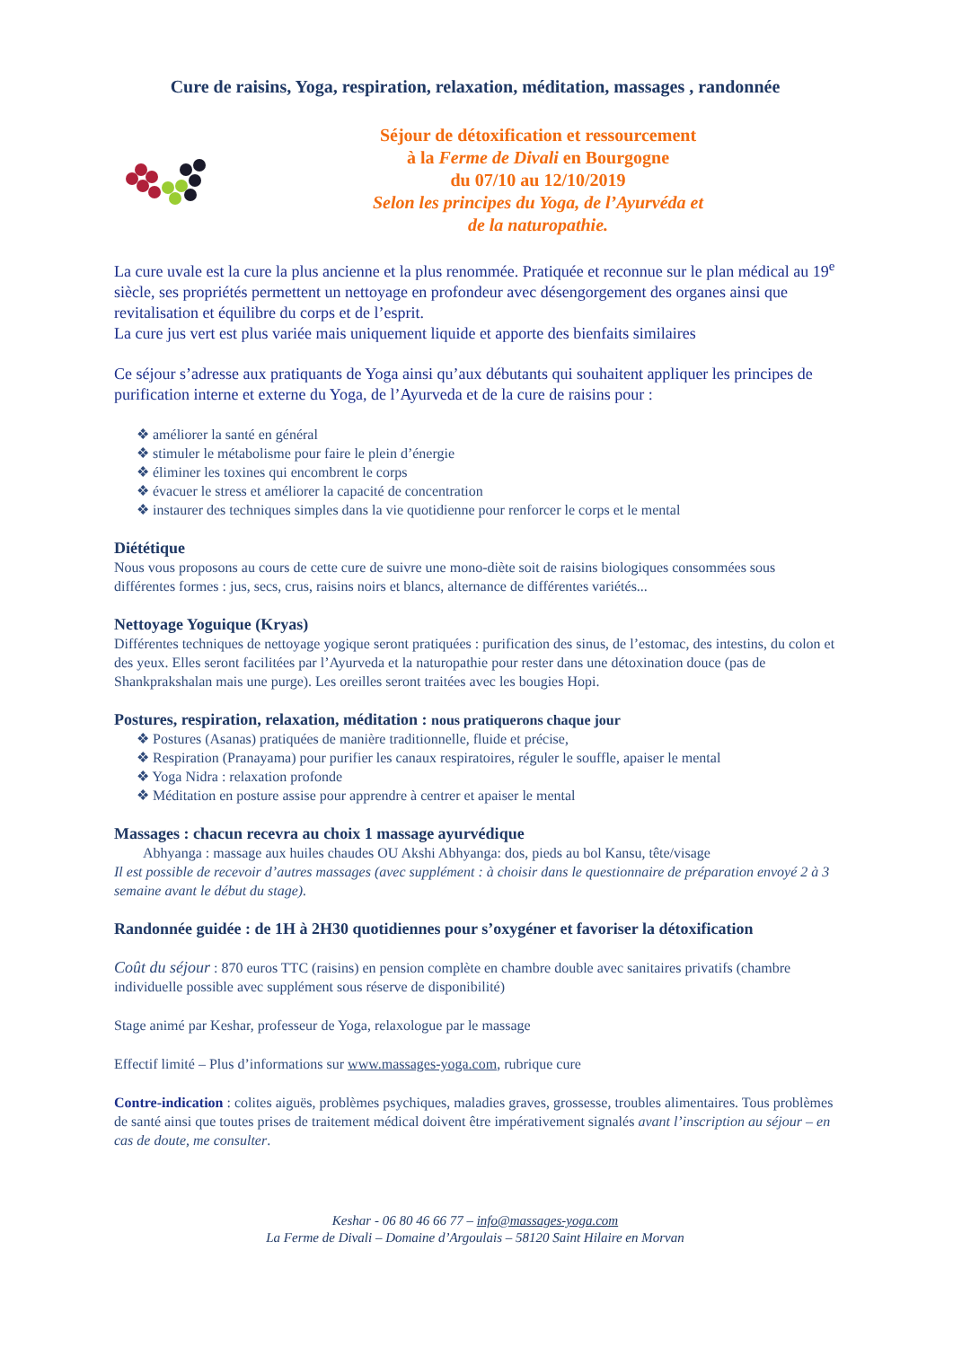Cure de raisins, Yoga, respiration, relaxation, méditation, massages , randonnée
Séjour de détoxification et ressourcement
à la Ferme de Divali en Bourgogne
du 07/10 au 12/10/2019
Selon les principes du Yoga, de l’Ayurvéda et
de la naturopathie.
La cure uvale est la cure la plus ancienne et la plus renommée. Pratiquée et reconnue sur le plan médical au 19<sup>e</sup> siècle, ses propriétés permettent un nettoyage en profondeur avec désengorgement des organes ainsi que revitalisation et équilibre du corps et de l’esprit.
La cure jus vert est plus variée mais uniquement liquide et apporte des bienfaits similaires
Ce séjour s’adresse aux pratiquants de Yoga ainsi qu’aux débutants qui souhaitent appliquer les principes de purification interne et externe du Yoga, de l’Ayurveda et de la cure de raisins pour :
❖ améliorer la santé en général
❖ stimuler le métabolisme pour faire le plein d’énergie
❖ éliminer les toxines qui encombrent le corps
❖ évacuer le stress et améliorer la capacité de concentration
❖ instaurer des techniques simples dans la vie quotidienne pour renforcer le corps et le mental
Diététique
Nous vous proposons au cours de cette cure de suivre une mono-diète soit de raisins biologiques consommées sous différentes formes : jus, secs, crus, raisins noirs et blancs, alternance de différentes variétés...
Nettoyage Yoguique (Kryas)
Différentes techniques de nettoyage yogique seront pratiquées : purification des sinus, de l’estomac, des intestins, du colon et des yeux. Elles seront facilitées par l’Ayurveda et la naturopathie pour rester dans une détoxination douce (pas de Shankprakshalan mais une purge). Les oreilles seront traitées avec les bougies Hopi.
Postures, respiration, relaxation, méditation : nous pratiquerons chaque jour
❖ Postures (Asanas) pratiquées de manière traditionnelle, fluide et précise,
❖ Respiration (Pranayama) pour purifier les canaux respiratoires, réguler le souffle, apaiser le mental
❖ Yoga Nidra : relaxation profonde
❖ Méditation en posture assise pour apprendre à centrer et apaiser le mental
Massages : chacun recevra au choix 1 massage ayurvédique
Abhyanga : massage aux huiles chaudes OU Akshi Abhyanga: dos, pieds au bol Kansu, tête/visage
Il est possible de recevoir d’autres massages (avec supplément : à choisir dans le questionnaire de préparation envoyé 2 à 3 semaine avant le début du stage).
Randonnée guidée : de 1H à 2H30 quotidiennes pour s’oxygéner et favoriser la détoxification
Coût du séjour : 870 euros TTC (raisins) en pension complète en chambre double avec sanitaires privatifs (chambre individuelle possible avec supplément sous réserve de disponibilité)
Stage animé par Keshar, professeur de Yoga, relaxologue par le massage
Effectif limité – Plus d’informations sur www.massages-yoga.com, rubrique cure
Contre-indication : colites aiguës, problèmes psychiques, maladies graves, grossesse, troubles alimentaires. Tous problèmes de santé ainsi que toutes prises de traitement médical doivent être impérativement signalés avant l’inscription au séjour – en cas de doute, me consulter.
Keshar - 06 80 46 66 77 – info@massages-yoga.com
La Ferme de Divali – Domaine d’Argoulais – 58120 Saint Hilaire en Morvan